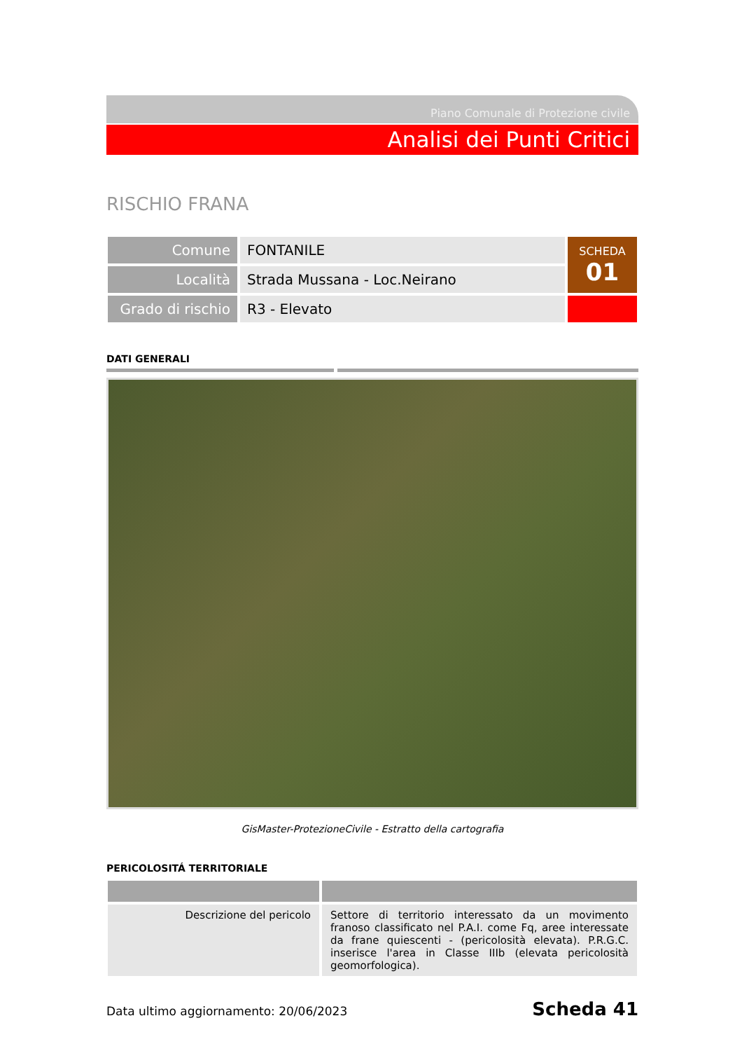Piano Comunale di Protezione civile
Analisi dei Punti Critici
RISCHIO FRANA
| Comune | FONTANILE | SCHEDA 01 |
| Località | Strada Mussana - Loc.Neirano | |
| Grado di rischio | R3 - Elevato | |
DATI GENERALI
GisMaster-ProtezioneCivile - Estratto della cartografia
PERICOLOSITÁ TERRITORIALE
| Descrizione del pericolo | Settore di territorio interessato da un movimento franoso classificato nel P.A.I. come Fq, aree interessate da frane quiescenti - (pericolosità elevata). P.R.G.C. inserisce l'area in Classe IIIb (elevata pericolosità geomorfologica). |
Data ultimo aggiornamento: 20/06/2023 Scheda 41